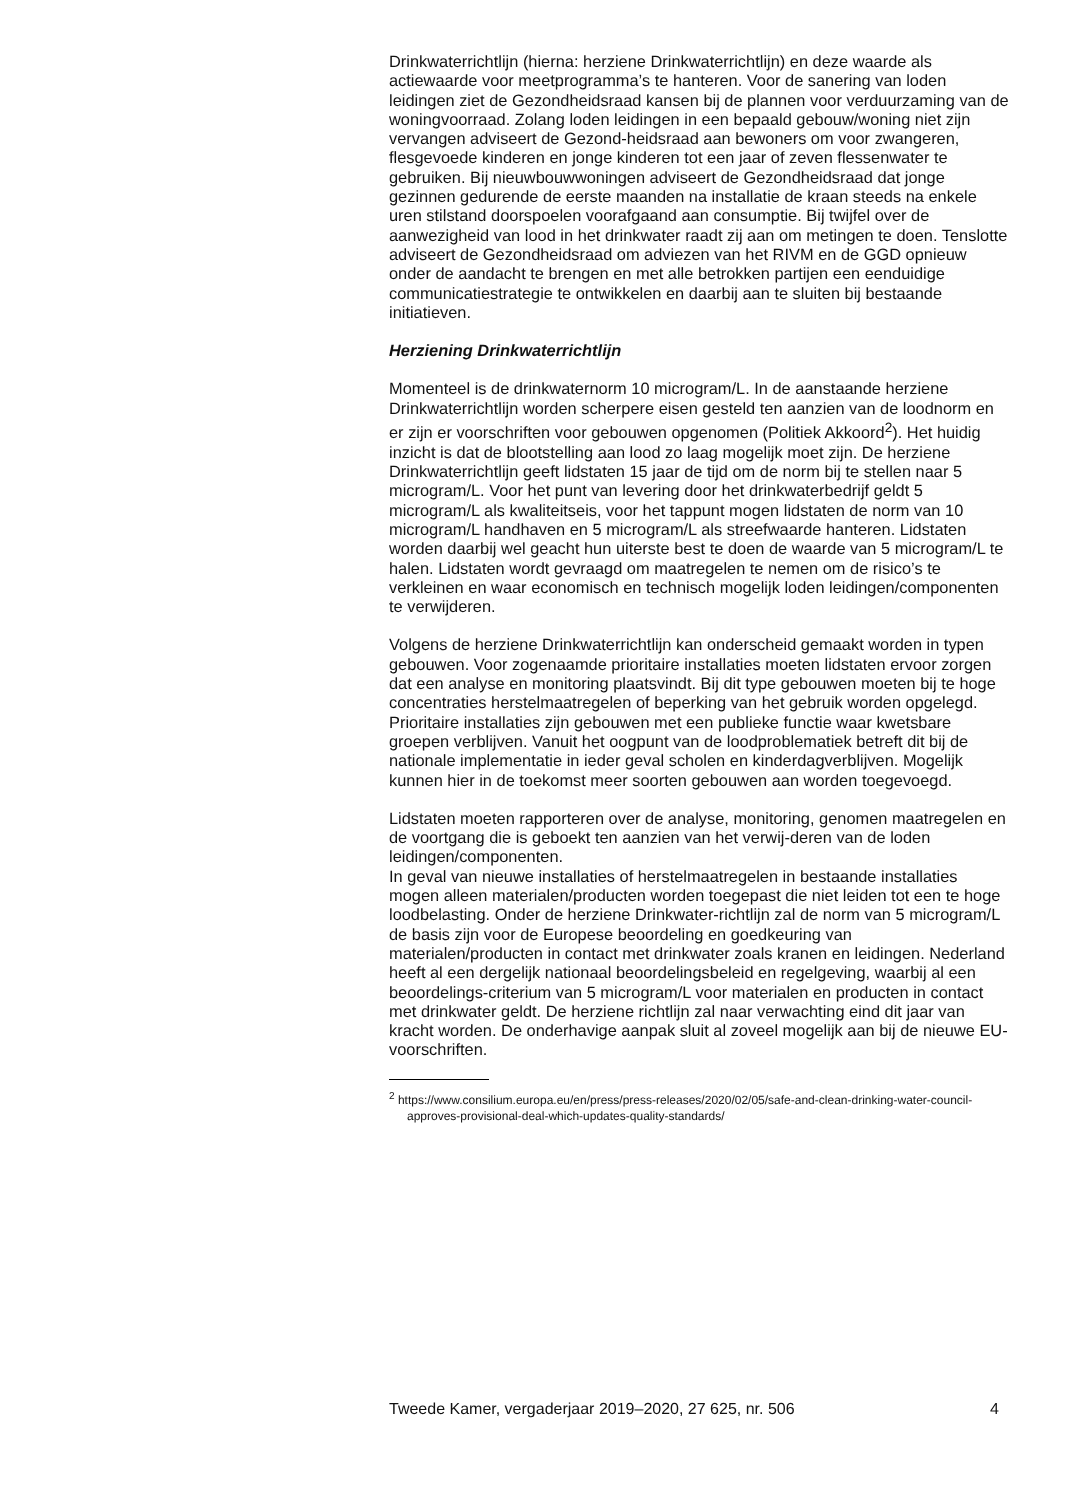Drinkwaterrichtlijn (hierna: herziene Drinkwaterrichtlijn) en deze waarde als actiewaarde voor meetprogramma’s te hanteren. Voor de sanering van loden leidingen ziet de Gezondheidsraad kansen bij de plannen voor verduurzaming van de woningvoorraad. Zolang loden leidingen in een bepaald gebouw/woning niet zijn vervangen adviseert de Gezond-heidsraad aan bewoners om voor zwangeren, flesgevoede kinderen en jonge kinderen tot een jaar of zeven flessenwater te gebruiken. Bij nieuwbouwwoningen adviseert de Gezondheidsraad dat jonge gezinnen gedurende de eerste maanden na installatie de kraan steeds na enkele uren stilstand doorspoelen voorafgaand aan consumptie. Bij twijfel over de aanwezigheid van lood in het drinkwater raadt zij aan om metingen te doen. Tenslotte adviseert de Gezondheidsraad om adviezen van het RIVM en de GGD opnieuw onder de aandacht te brengen en met alle betrokken partijen een eenduidige communicatiestrategie te ontwikkelen en daarbij aan te sluiten bij bestaande initiatieven.
Herziening Drinkwaterrichtlijn
Momenteel is de drinkwaternorm 10 microgram/L. In de aanstaande herziene Drinkwaterrichtlijn worden scherpere eisen gesteld ten aanzien van de loodnorm en er zijn er voorschriften voor gebouwen opgenomen (Politiek Akkoord<sup>2</sup>). Het huidig inzicht is dat de blootstelling aan lood zo laag mogelijk moet zijn. De herziene Drinkwaterrichtlijn geeft lidstaten 15 jaar de tijd om de norm bij te stellen naar 5 microgram/L. Voor het punt van levering door het drinkwaterbedrijf geldt 5 microgram/L als kwaliteitseis, voor het tappunt mogen lidstaten de norm van 10 microgram/L handhaven en 5 microgram/L als streefwaarde hanteren. Lidstaten worden daarbij wel geacht hun uiterste best te doen de waarde van 5 microgram/L te halen. Lidstaten wordt gevraagd om maatregelen te nemen om de risico’s te verkleinen en waar economisch en technisch mogelijk loden leidingen/componenten te verwijderen.
Volgens de herziene Drinkwaterrichtlijn kan onderscheid gemaakt worden in typen gebouwen. Voor zogenaamde prioritaire installaties moeten lidstaten ervoor zorgen dat een analyse en monitoring plaatsvindt. Bij dit type gebouwen moeten bij te hoge concentraties herstelmaatregelen of beperking van het gebruik worden opgelegd. Prioritaire installaties zijn gebouwen met een publieke functie waar kwetsbare groepen verblijven. Vanuit het oogpunt van de loodproblematiek betreft dit bij de nationale implementatie in ieder geval scholen en kinderdagverblijven. Mogelijk kunnen hier in de toekomst meer soorten gebouwen aan worden toegevoegd.
Lidstaten moeten rapporteren over de analyse, monitoring, genomen maatregelen en de voortgang die is geboekt ten aanzien van het verwij-deren van de loden leidingen/componenten.
In geval van nieuwe installaties of herstelmaatregelen in bestaande installaties mogen alleen materialen/producten worden toegepast die niet leiden tot een te hoge loodbelasting. Onder de herziene Drinkwater-richtlijn zal de norm van 5 microgram/L de basis zijn voor de Europese beoordeling en goedkeuring van materialen/producten in contact met drinkwater zoals kranen en leidingen. Nederland heeft al een dergelijk nationaal beoordelingsbeleid en regelgeving, waarbij al een beoordelings-criterium van 5 microgram/L voor materialen en producten in contact met drinkwater geldt. De herziene richtlijn zal naar verwachting eind dit jaar van kracht worden. De onderhavige aanpak sluit al zoveel mogelijk aan bij de nieuwe EU-voorschriften.
<sup>2</sup> https://www.consilium.europa.eu/en/press/press-releases/2020/02/05/safe-and-clean-drinking-water-council-approves-provisional-deal-which-updates-quality-standards/
Tweede Kamer, vergaderjaar 2019–2020, 27 625, nr. 506 4